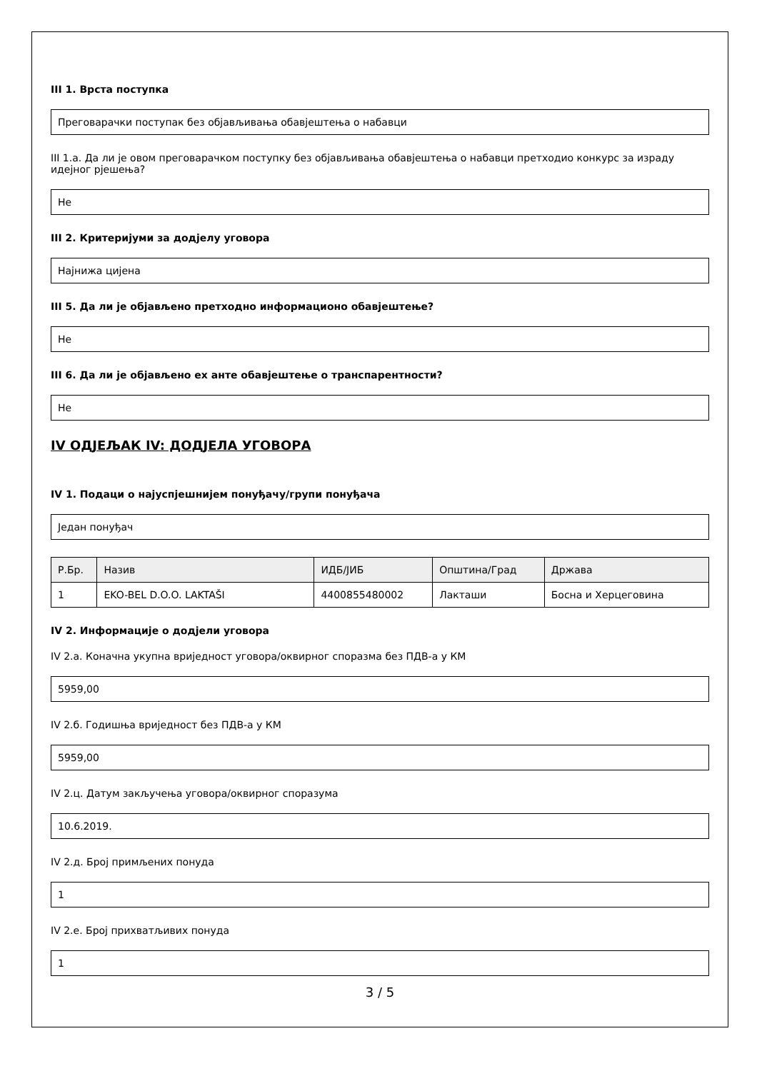III 1. Врста поступка
Преговарачки поступак без објављивања обавјештења о набавци
III 1.а. Да ли је овом преговарачком поступку без објављивања обавјештења о набавци претходио конкурс за израду идејног рјешења?
Не
III 2. Критеријуми за додјелу уговора
Најнижа цијена
III 5. Да ли је објављено претходно информационо обавјештење?
Не
III 6. Да ли је објављено ex анте обавјештење о транспарентности?
Не
IV ОДЈЕЉАК IV: ДОДЈЕЛА УГОВОРА
IV 1. Подаци о најуспјешнијем понуђачу/групи понуђача
Један понуђач
| Р.Бр. | Назив | ИДБ/ЈИБ | Општина/Град | Држава |
| --- | --- | --- | --- | --- |
| 1 | EKO-BEL D.O.O. LAKTAŠI | 4400855480002 | Лакташи | Босна и Херцеговина |
IV 2. Информације о додјели уговора
IV 2.а. Коначна укупна вриједност уговора/оквирног споразма без ПДВ-а у КМ
5959,00
IV 2.б. Годишња вриједност без ПДВ-а у КМ
5959,00
IV 2.ц. Датум закључења уговора/оквирног споразума
10.6.2019.
IV 2.д. Број примљених понуда
1
IV 2.е. Број прихватљивих понуда
1
3 / 5